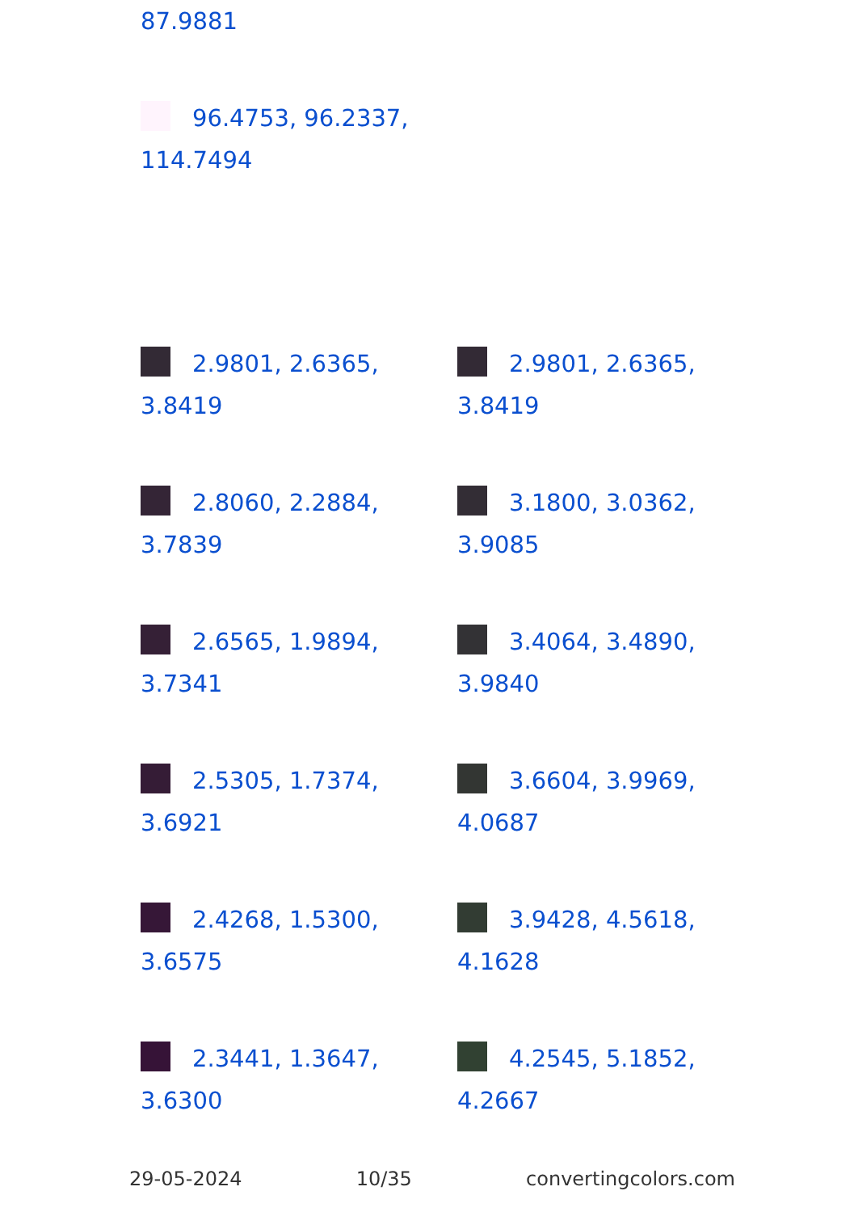87.9881
96.4753, 96.2337, 114.7494
2.9801, 2.6365,
3.8419
2.9801, 2.6365,
3.8419
2.8060, 2.2884,
3.7839
3.1800, 3.0362,
3.9085
2.6565, 1.9894,
3.7341
3.4064, 3.4890,
3.9840
2.5305, 1.7374,
3.6921
3.6604, 3.9969,
4.0687
2.4268, 1.5300,
3.6575
3.9428, 4.5618,
4.1628
2.3441, 1.3647,
3.6300
4.2545, 5.1852,
4.2667
29-05-2024 10/35 convertingcolors.com